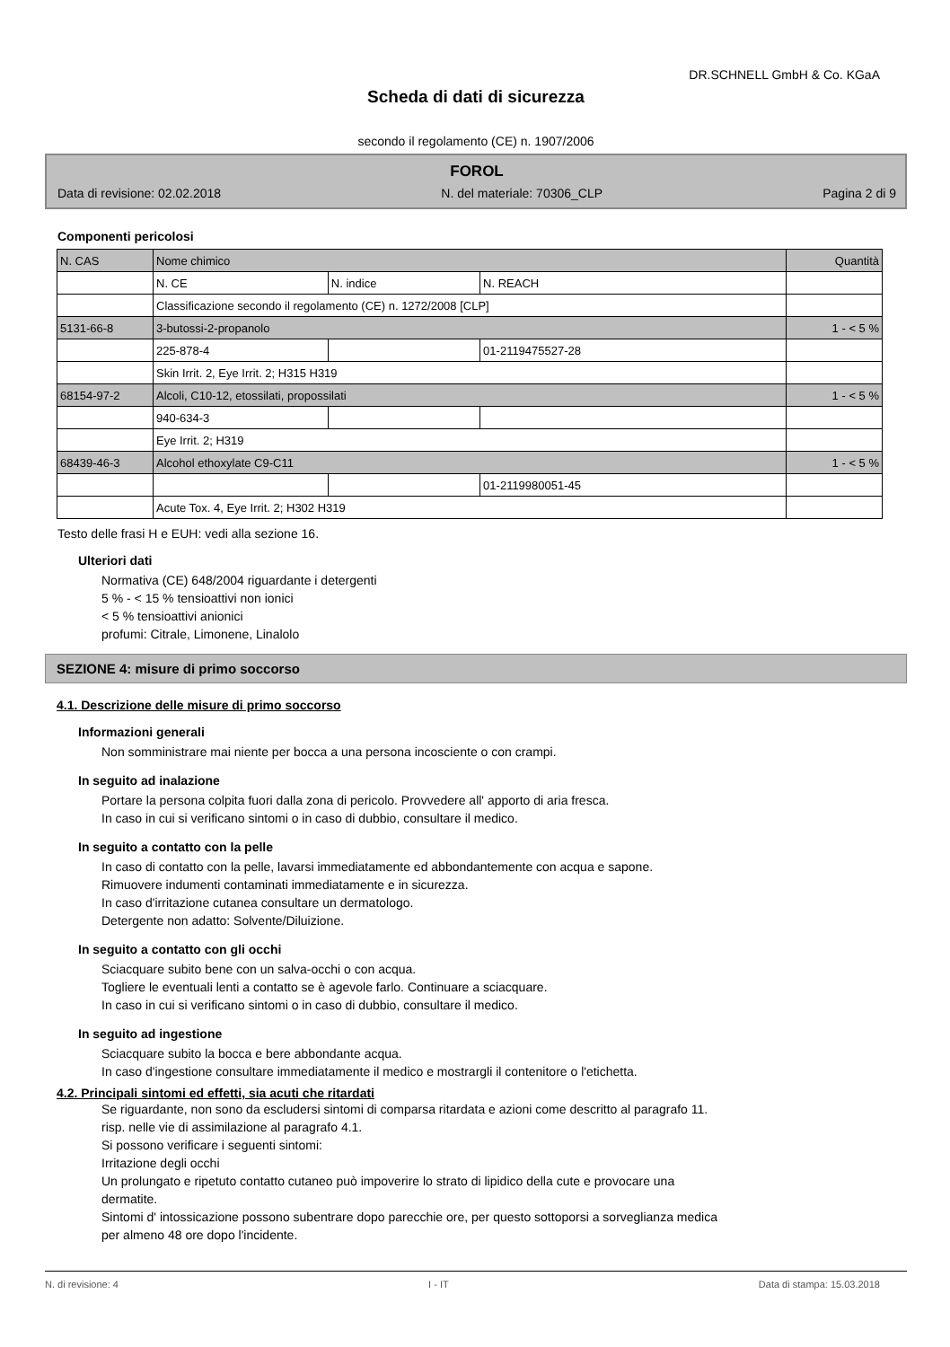DR.SCHNELL GmbH & Co. KGaA
Scheda di dati di sicurezza
secondo il regolamento (CE) n. 1907/2006
FOROL
Data di revisione: 02.02.2018 N. del materiale: 70306_CLP Pagina 2 di 9
Componenti pericolosi
| N. CAS | Nome chimico | | | Quantità |
| | N. CE | N. indice | N. REACH | |
| | Classificazione secondo il regolamento (CE) n. 1272/2008 [CLP] | | | |
| 5131-66-8 | 3-butossi-2-propanolo | | | 1 - < 5 % |
| | 225-878-4 | | 01-2119475527-28 | |
| | Skin Irrit. 2, Eye Irrit. 2; H315 H319 | | | |
| 68154-97-2 | Alcoli, C10-12, etossilati, propossilati | | | 1 - < 5 % |
| | 940-634-3 | | | |
| | Eye Irrit. 2; H319 | | | |
| 68439-46-3 | Alcohol ethoxylate C9-C11 | | | 1 - < 5 % |
| | | | 01-2119980051-45 | |
| | Acute Tox. 4, Eye Irrit. 2; H302 H319 | | | |
Testo delle frasi H e EUH: vedi alla sezione 16.
Ulteriori dati
Normativa (CE) 648/2004 riguardante i detergenti
5 % - < 15 % tensioattivi non ionici
< 5 % tensioattivi anionici
profumi: Citrale, Limonene, Linalolo
SEZIONE 4: misure di primo soccorso
4.1. Descrizione delle misure di primo soccorso
Informazioni generali
Non somministrare mai niente per bocca a una persona incosciente o con crampi.
In seguito ad inalazione
Portare la persona colpita fuori dalla zona di pericolo. Provvedere all' apporto di aria fresca.
In caso in cui si verificano sintomi o in caso di dubbio, consultare il medico.
In seguito a contatto con la pelle
In caso di contatto con la pelle, lavarsi immediatamente ed abbondantemente con acqua e sapone.
Rimuovere indumenti contaminati immediatamente e in sicurezza.
In caso d'irritazione cutanea consultare un dermatologo.
Detergente non adatto: Solvente/Diluizione.
In seguito a contatto con gli occhi
Sciacquare subito bene con un salva-occhi o con acqua.
Togliere le eventuali lenti a contatto se è agevole farlo. Continuare a sciacquare.
In caso in cui si verificano sintomi o in caso di dubbio, consultare il medico.
In seguito ad ingestione
Sciacquare subito la bocca e bere abbondante acqua.
In caso d'ingestione consultare immediatamente il medico e mostrargli il contenitore o l'etichetta.
4.2. Principali sintomi ed effetti, sia acuti che ritardati
Se riguardante, non sono da escludersi sintomi di comparsa ritardata e azioni come descritto al paragrafo 11.
risp. nelle vie di assimilazione al paragrafo 4.1.
Si possono verificare i seguenti sintomi:
Irritazione degli occhi
Un prolungato e ripetuto contatto cutaneo può impoverire lo strato di lipidico della cute e provocare una
dermatite.
Sintomi d' intossicazione possono subentrare dopo parecchie ore, per questo sottoporsi a sorveglianza medica
per almeno 48 ore dopo l'incidente.
N. di revisione: 4 I - IT Data di stampa: 15.03.2018